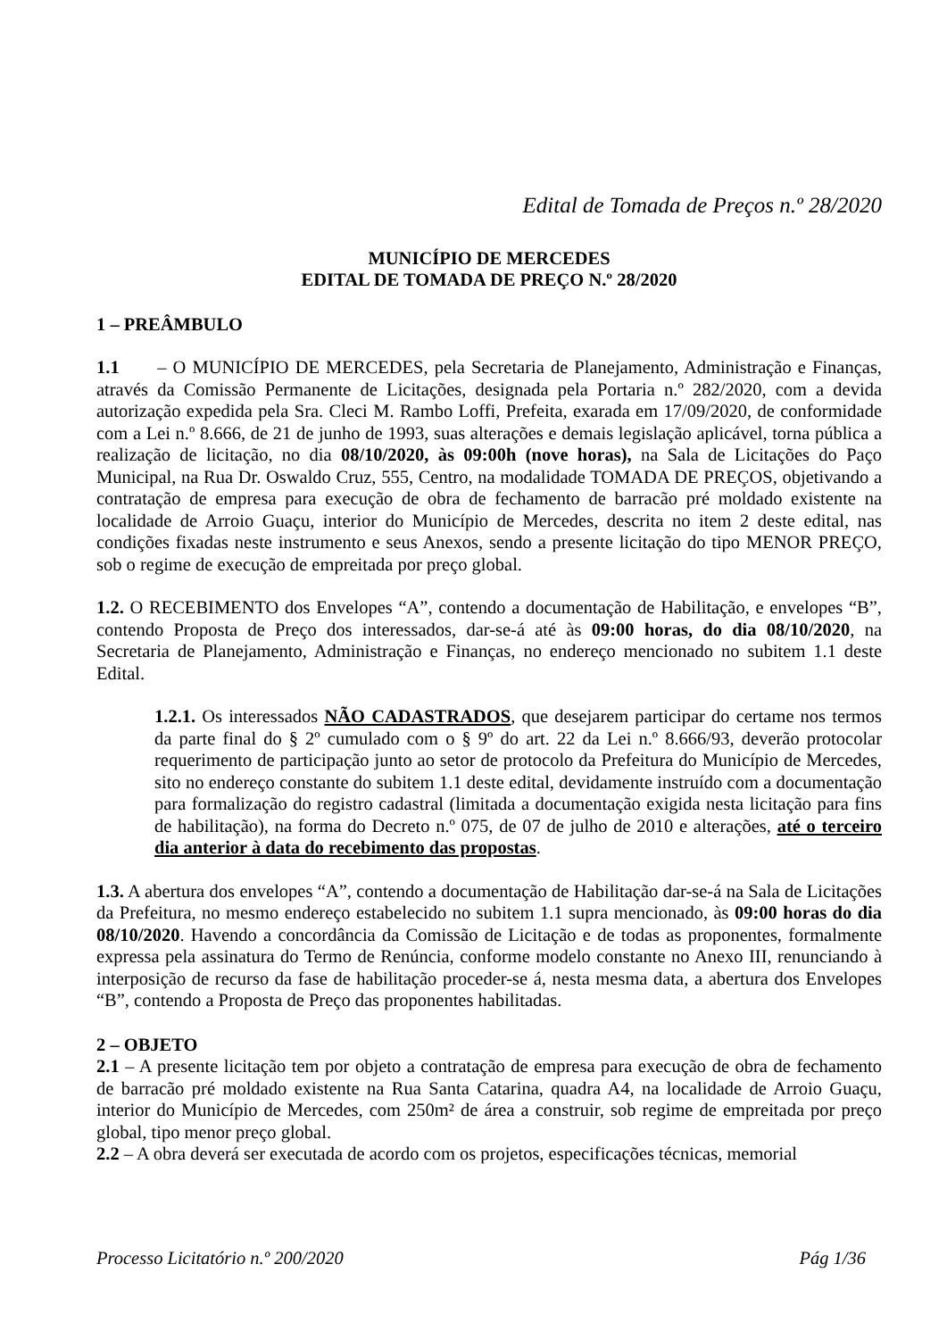Edital de Tomada de Preços n.º 28/2020
MUNICÍPIO DE MERCEDES
EDITAL DE TOMADA DE PREÇO N.º 28/2020
1 – PREÂMBULO
1.1 – O MUNICÍPIO DE MERCEDES, pela Secretaria de Planejamento, Administração e Finanças, através da Comissão Permanente de Licitações, designada pela Portaria n.º 282/2020, com a devida autorização expedida pela Sra. Cleci M. Rambo Loffi, Prefeita, exarada em 17/09/2020, de conformidade com a Lei n.º 8.666, de 21 de junho de 1993, suas alterações e demais legislação aplicável, torna pública a realização de licitação, no dia 08/10/2020, às 09:00h (nove horas), na Sala de Licitações do Paço Municipal, na Rua Dr. Oswaldo Cruz, 555, Centro, na modalidade TOMADA DE PREÇOS, objetivando a contratação de empresa para execução de obra de fechamento de barracão pré moldado existente na localidade de Arroio Guaçu, interior do Município de Mercedes, descrita no item 2 deste edital, nas condições fixadas neste instrumento e seus Anexos, sendo a presente licitação do tipo MENOR PREÇO, sob o regime de execução de empreitada por preço global.
1.2. O RECEBIMENTO dos Envelopes “A”, contendo a documentação de Habilitação, e envelopes “B”, contendo Proposta de Preço dos interessados, dar-se-á até às 09:00 horas, do dia 08/10/2020, na Secretaria de Planejamento, Administração e Finanças, no endereço mencionado no subitem 1.1 deste Edital.
1.2.1. Os interessados NÃO CADASTRADOS, que desejarem participar do certame nos termos da parte final do § 2º cumulado com o § 9º do art. 22 da Lei n.º 8.666/93, deverão protocolar requerimento de participação junto ao setor de protocolo da Prefeitura do Município de Mercedes, sito no endereço constante do subitem 1.1 deste edital, devidamente instruído com a documentação para formalização do registro cadastral (limitada a documentação exigida nesta licitação para fins de habilitação), na forma do Decreto n.º 075, de 07 de julho de 2010 e alterações, até o terceiro dia anterior à data do recebimento das propostas.
1.3. A abertura dos envelopes “A”, contendo a documentação de Habilitação dar-se-á na Sala de Licitações da Prefeitura, no mesmo endereço estabelecido no subitem 1.1 supra mencionado, às 09:00 horas do dia 08/10/2020. Havendo a concordância da Comissão de Licitação e de todas as proponentes, formalmente expressa pela assinatura do Termo de Renúncia, conforme modelo constante no Anexo III, renunciando à interposição de recurso da fase de habilitação proceder-se á, nesta mesma data, a abertura dos Envelopes “B”, contendo a Proposta de Preço das proponentes habilitadas.
2 – OBJETO
2.1 – A presente licitação tem por objeto a contratação de empresa para execução de obra de fechamento de barracão pré moldado existente na Rua Santa Catarina, quadra A4, na localidade de Arroio Guaçu, interior do Município de Mercedes, com 250m² de área a construir, sob regime de empreitada por preço global, tipo menor preço global.
2.2 – A obra deverá ser executada de acordo com os projetos, especificações técnicas, memorial
Processo Licitatório n.º 200/2020 Pág 1/36